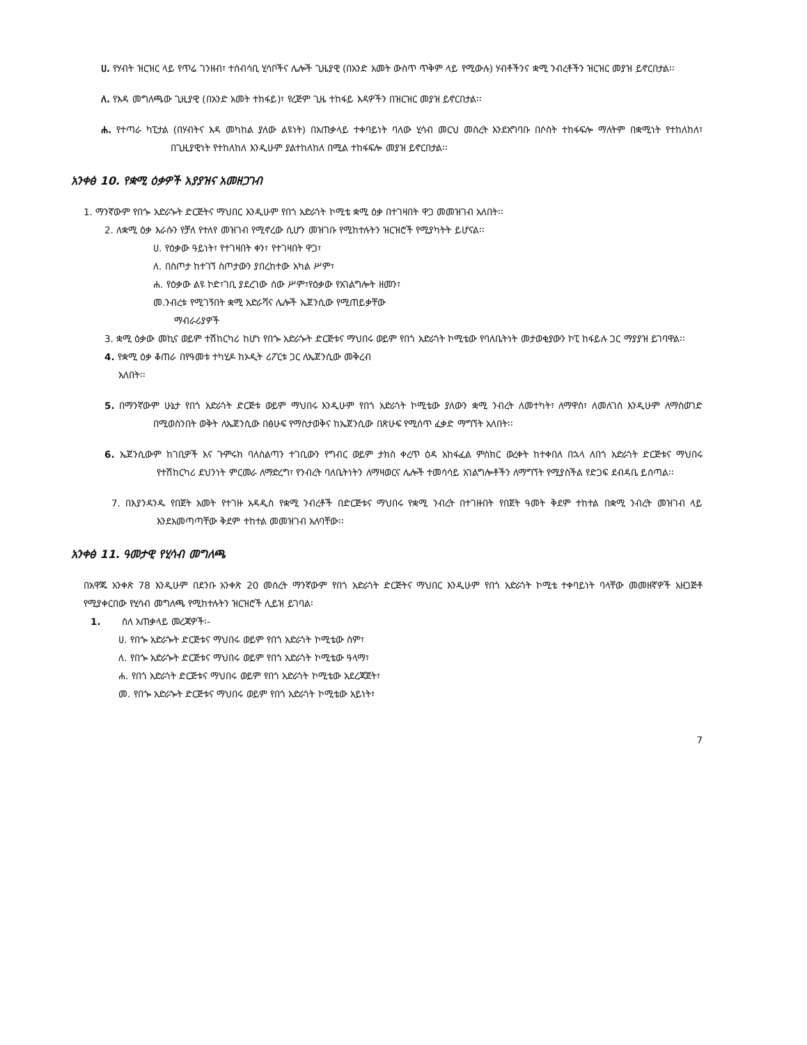ሀ. የሃብት ዝርዝር ላይ የጥሬ ገንዘብ፣ ተሰብሳቢ ሂሳቦችና ሌሎች ጊዜያዊ (በአንድ አመት ውስጥ ጥቅም ላይ የሚውሉ) ሃብቶችንና ቋሚ ንብረቶችን ዝርዝር መያዝ ይኖርበታል፡፡
ለ. የእዳ መግለጫው ጊዚያዊ (በአንድ አመት ተከፋይ)፣ የረጅም ጊዜ ተከፋይ እዳዎችን በዝርዝር መያዝ ይኖርበታል፡፡
ሐ. የተጣራ ካፒታል (በሃብትና እዳ መካከል ያለው ልዩነት) በአጠቃላይ ተቀባይነት ባለው ሂሳብ መርህ መሰረት እንደአግባቡ በሶስት ተከፋፍሎ ማለትም በቋሚነት የተከለከለ፣ በጊዚያዊነት የተከለከለ እንዲሁም ያልተከለከለ በሚል ተከፋፍሎ መያዝ ይኖርበታል፡፡
አንቀፅ 10. የቋሚ ዕቃዎች አያያዝና አመዘጋገብ
1. ማንኛውም የበጐ አድራጐት ድርጅትና ማህበር እንዲሁም የበጎ አድራጎት ኮሚቴ ቋሚ ዕቃ በተገዛበት ዋጋ መመዝገብ አለበት፡፡
2. ለቋሚ ዕቃ እራሱን የቻለ የተለየ መዝገብ የሚኖረው ሲሆን መዝገቡ የሚከተሉትን ዝርዝሮች የሚያካትት ይሆናል፡፡
ሀ. የዕቃው ዓይነት፣ የተገዛበት ቀን፣ የተገዛበት ዋጋ፣
ለ. በስጦታ ከተገኘ ስጦታውን ያበረከተው አካል ሥም፣
ሐ. የዕቃው ልዩ ኮድ፣ገቢ ያደረገው ሰው ሥም፣የዕቃው የአገልግሎት ዘመን፣
መ.ንብረቱ የሚገኝበት ቋሚ አድራሻና ሌሎች ኤጀንሲው የሚጠይቃቸው
ማብራሪያዎች
3. ቋሚ ዕቃው መኪና ወይም ተሽከርካሪ ከሆነ የበጐ አድራጐት ድርጅቱና ማህበሩ ወይም የበጎ አድራጎት ኮሚቴው የባለቤትነት መታወቂያውን ኮፒ ከፋይሉ ጋር ማያያዝ ይገባዋል፡፡
4. የቋሚ ዕቃ ቆጠራ በየዓመቱ ተካሂዶ ከኦዲት ሪፖርቱ ጋር ለኤጀንሲው መቅረብ
አለበት፡፡
5. በማንኛውም ሁኔታ የበጎ አድራጎት ድርጅቱ ወይም ማህበሩ እንዲሁም የበጎ አድራጎት ኮሚቴው ያለውን ቋሚ ንብረት ለመተካት፣ ለማዋስ፣ ለመለገስ እንዲሁም ለማስወገድ በሚወስንበት ወቅት ለኤጀንሲው በፅሁፍ የማስታወቅና ከኤጀንሲው በጽሁፍ የሚሰጥ ፈቃድ ማግኘት አለበት፡፡
6. ኤጀንሲውም ከገቢዎች እና ጉምሩክ ባለስልጣን ተገቢውን የግብር ወይም ታክስ ቀረጥ ዕዳ አከፋፈል ምስክር ወረቀት ከተቀበለ በኋላ ለበጎ አድራጎት ድርጅቱና ማህበሩ የተሽከርካሪ ደህንነት ምርመራ ለማድረግ፣ የንብረት ባለቤትነትን ለማዛወርና ሌሎች ተመሳሳይ አገልግሎቶችን ለማግኘት የሚያስችል የድጋፍ ደብዳቤ ይሰጣል፡፡
7. በእያንዳንዱ የበጀት አመት የተገዙ አዳዲስ የቋሚ ንብረቶች በድርጅቱና ማህበሩ የቋሚ ንብረት በተገዙበት የበጀት ዓመት ቅደም ተከተል በቋሚ ንብረት መዝገብ ላይ እንደአመጣጣቸው ቅደም ተከተል መመዝገብ አለባቸው፡፡
አንቀፅ 11. ዓመታዊ የሂሳብ መግለጫ
በአዋጁ አንቀጽ 78 እንዲሁም በደንቡ አንቀጽ 20 መሰረት ማንኛውም የበጎ አድራጎት ድርጅትና ማህበር እንዲሁም የበጎ አድራጎት ኮሚቴ ተቀባይነት ባላቸው መመዘኛዎች አዘጋጅቶ የሚያቀርበው የሂሳብ መግለጫ የሚከተሉትን ዝርዝሮች ሊይዝ ይገባል፡
1. ስለ አጠቃላይ መረጃዎች፡-
ሀ. የበጐ አድራጐት ድርጅቱና ማህበሩ ወይም የበጎ አድራጎት ኮሚቴው ስም፣
ለ. የበጐ አድራጐት ድርጅቱና ማህበሩ ወይም የበጎ አድራጎት ኮሚቴው ዓላማ፣
ሐ. የበጎ አድራጎት ድርጅቱና ማህበሩ ወይም የበጎ አድራጎት ኮሚቴው አደረጃጀት፣
መ. የበጐ አድራጐት ድርጅቱና ማህበሩ ወይም የበጎ አድራጎት ኮሚቴው አይነት፣
7